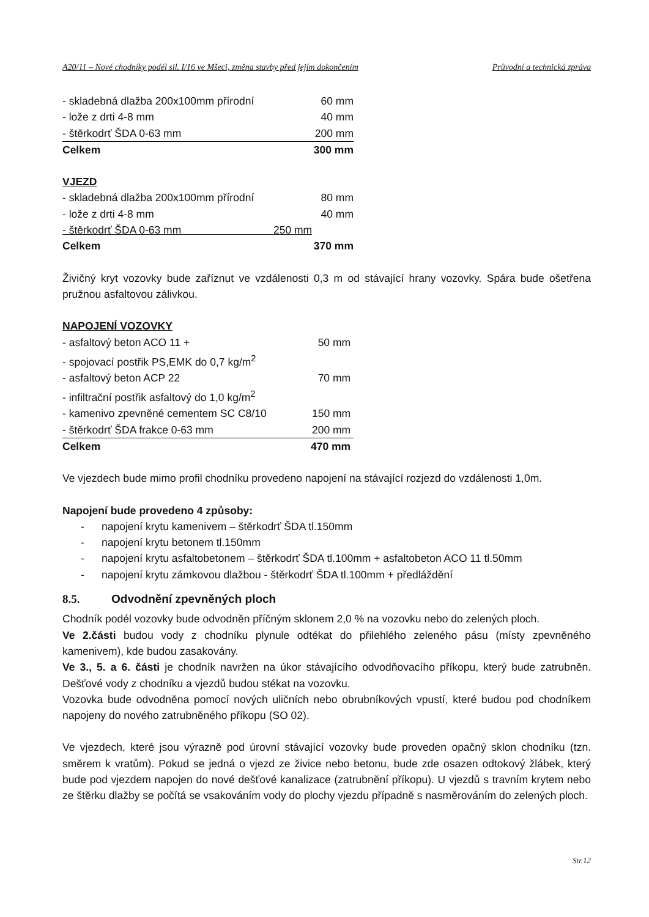A20/11 – Nové chodníky podél sil. I/16 ve Mšeci, změna stavby před jejím dokončením Průvodní a technická zpráva
| - skladebná dlažba 200x100mm přírodní | 60 mm |
| - lože z drti 4-8 mm | 40 mm |
| - štěrkodrť ŠDA 0-63 mm | 200 mm |
| Celkem | 300 mm |
VJEZD
| - skladebná dlažba 200x100mm přírodní | 80 mm |
| - lože z drti 4-8 mm | 40 mm |
| - štěrkodrť ŠDA 0-63 mm 250 mm | |
| Celkem | 370 mm |
Živičný kryt vozovky bude zaříznut ve vzdálenosti 0,3 m od stávající hrany vozovky. Spára bude ošetřena pružnou asfaltovou zálivkou.
NAPOJENÍ VOZOVKY
| - asfaltový beton ACO 11 + | 50 mm |
| - spojovací postřik PS,EMK do 0,7 kg/m<sup>2</sup> | |
| - asfaltový beton ACP 22 | 70 mm |
| - infiltrační postřik asfaltový do 1,0 kg/m<sup>2</sup> | |
| - kamenivo zpevněné cementem SC C8/10 | 150 mm |
| - štěrkodrť ŠDA frakce 0-63 mm | 200 mm |
| Celkem | 470 mm |
Ve vjezdech bude mimo profil chodníku provedeno napojení na stávající rozjezd do vzdálenosti 1,0m.
Napojení bude provedeno 4 způsoby:
- napojení krytu kamenivem – štěrkodrť ŠDA tl.150mm
- napojení krytu betonem tl.150mm
- napojení krytu asfaltobetonem – štěrkodrť ŠDA tl.100mm + asfaltobeton ACO 11 tl.50mm
- napojení krytu zámkovou dlažbou - štěrkodrť ŠDA tl.100mm + předláždění
8.5. Odvodnění zpevněných ploch
Chodník podél vozovky bude odvodněn příčným sklonem 2,0 % na vozovku nebo do zelených ploch.
Ve 2.části budou vody z chodníku plynule odtékat do přilehlého zeleného pásu (místy zpevněného kamenivem), kde budou zasakovány.
Ve 3., 5. a 6. části je chodník navržen na úkor stávajícího odvodňovacího příkopu, který bude zatrubněn. Dešťové vody z chodníku a vjezdů budou stékat na vozovku.
Vozovka bude odvodněna pomocí nových uličních nebo obrubníkových vpustí, které budou pod chodníkem napojeny do nového zatrubněného příkopu (SO 02).
Ve vjezdech, které jsou výrazně pod úrovní stávající vozovky bude proveden opačný sklon chodníku (tzn. směrem k vratům). Pokud se jedná o vjezd ze živice nebo betonu, bude zde osazen odtokový žlábek, který bude pod vjezdem napojen do nové dešťové kanalizace (zatrubnění příkopu). U vjezdů s travním krytem nebo ze štěrku dlažby se počítá se vsakováním vody do plochy vjezdu případně s nasměrováním do zelených ploch.
Str.12